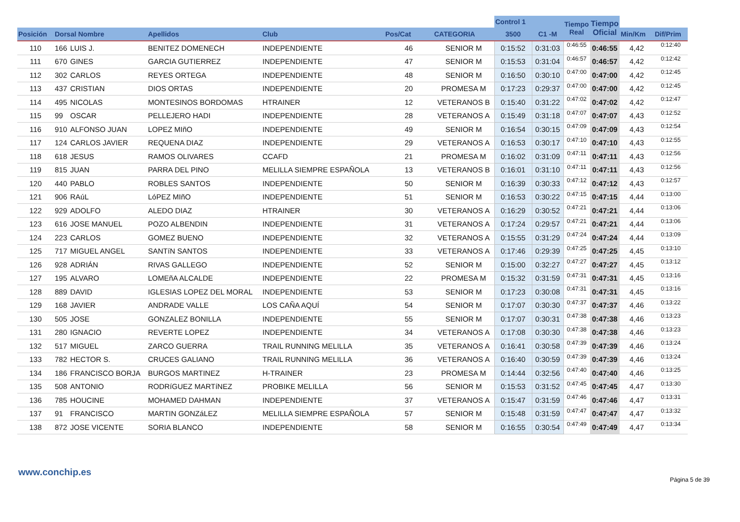| | | | | | | | Control 1 | | Tiempo Real | Tiempo Oficial | | |
| --- | --- | --- | --- | --- | --- | --- | --- | --- | --- | --- | --- | --- |
| Posición | Dorsal Nombre | | Apellidos | Club | Pos/Cat | CATEGORIA | 3500 | C1 -M | | | Min/Km | Dif/Prim |
| 110 | 166 | LUIS J. | BENITEZ DOMENECH | INDEPENDIENTE | 46 | SENIOR M | 0:15:52 | 0:31:03 | 0:46:55 | 0:46:55 | 4,42 | 0:12:40 |
| 111 | 670 | GINES | GARCIA GUTIERREZ | INDEPENDIENTE | 47 | SENIOR M | 0:15:53 | 0:31:04 | 0:46:57 | 0:46:57 | 4,42 | 0:12:42 |
| 112 | 302 | CARLOS | REYES ORTEGA | INDEPENDIENTE | 48 | SENIOR M | 0:16:50 | 0:30:10 | 0:47:00 | 0:47:00 | 4,42 | 0:12:45 |
| 113 | 437 | CRISTIAN | DIOS ORTAS | INDEPENDIENTE | 20 | PROMESA M | 0:17:23 | 0:29:37 | 0:47:00 | 0:47:00 | 4,42 | 0:12:45 |
| 114 | 495 | NICOLAS | MONTESINOS BORDOMAS | HTRAINER | 12 | VETERANOS B | 0:15:40 | 0:31:22 | 0:47:02 | 0:47:02 | 4,42 | 0:12:47 |
| 115 | 99 | OSCAR | PELLEJERO HADI | INDEPENDIENTE | 28 | VETERANOS A | 0:15:49 | 0:31:18 | 0:47:07 | 0:47:07 | 4,43 | 0:12:52 |
| 116 | 910 | ALFONSO JUAN | LOPEZ MIñO | INDEPENDIENTE | 49 | SENIOR M | 0:16:54 | 0:30:15 | 0:47:09 | 0:47:09 | 4,43 | 0:12:54 |
| 117 | 124 | CARLOS JAVIER | REQUENA DIAZ | INDEPENDIENTE | 29 | VETERANOS A | 0:16:53 | 0:30:17 | 0:47:10 | 0:47:10 | 4,43 | 0:12:55 |
| 118 | 618 | JESUS | RAMOS OLIVARES | CCAFD | 21 | PROMESA M | 0:16:02 | 0:31:09 | 0:47:11 | 0:47:11 | 4,43 | 0:12:56 |
| 119 | 815 | JUAN | PARRA DEL PINO | MELILLA SIEMPRE ESPAÑOLA | 13 | VETERANOS B | 0:16:01 | 0:31:10 | 0:47:11 | 0:47:11 | 4,43 | 0:12:56 |
| 120 | 440 | PABLO | ROBLES SANTOS | INDEPENDIENTE | 50 | SENIOR M | 0:16:39 | 0:30:33 | 0:47:12 | 0:47:12 | 4,43 | 0:12:57 |
| 121 | 906 | RAúL | LóPEZ MIñO | INDEPENDIENTE | 51 | SENIOR M | 0:16:53 | 0:30:22 | 0:47:15 | 0:47:15 | 4,44 | 0:13:00 |
| 122 | 929 | ADOLFO | ALEDO DIAZ | HTRAINER | 30 | VETERANOS A | 0:16:29 | 0:30:52 | 0:47:21 | 0:47:21 | 4,44 | 0:13:06 |
| 123 | 616 | JOSE MANUEL | POZO ALBENDIN | INDEPENDIENTE | 31 | VETERANOS A | 0:17:24 | 0:29:57 | 0:47:21 | 0:47:21 | 4,44 | 0:13:06 |
| 124 | 223 | CARLOS | GOMEZ BUENO | INDEPENDIENTE | 32 | VETERANOS A | 0:15:55 | 0:31:29 | 0:47:24 | 0:47:24 | 4,44 | 0:13:09 |
| 125 | 717 | MIGUEL ANGEL | SANTíN SANTOS | INDEPENDIENTE | 33 | VETERANOS A | 0:17:46 | 0:29:39 | 0:47:25 | 0:47:25 | 4,45 | 0:13:10 |
| 126 | 928 | ADRIÁN | RIVAS GALLEGO | INDEPENDIENTE | 52 | SENIOR M | 0:15:00 | 0:32:27 | 0:47:27 | 0:47:27 | 4,45 | 0:13:12 |
| 127 | 195 | ALVARO | LOMEñA ALCALDE | INDEPENDIENTE | 22 | PROMESA M | 0:15:32 | 0:31:59 | 0:47:31 | 0:47:31 | 4,45 | 0:13:16 |
| 128 | 889 | DAVID | IGLESIAS LOPEZ DEL MORAL | INDEPENDIENTE | 53 | SENIOR M | 0:17:23 | 0:30:08 | 0:47:31 | 0:47:31 | 4,45 | 0:13:16 |
| 129 | 168 | JAVIER | ANDRADE VALLE | LOS CAÑA AQUÍ | 54 | SENIOR M | 0:17:07 | 0:30:30 | 0:47:37 | 0:47:37 | 4,46 | 0:13:22 |
| 130 | 505 | JOSE | GONZALEZ BONILLA | INDEPENDIENTE | 55 | SENIOR M | 0:17:07 | 0:30:31 | 0:47:38 | 0:47:38 | 4,46 | 0:13:23 |
| 131 | 280 | IGNACIO | REVERTE LOPEZ | INDEPENDIENTE | 34 | VETERANOS A | 0:17:08 | 0:30:30 | 0:47:38 | 0:47:38 | 4,46 | 0:13:23 |
| 132 | 517 | MIGUEL | ZARCO GUERRA | TRAIL RUNNING MELILLA | 35 | VETERANOS A | 0:16:41 | 0:30:58 | 0:47:39 | 0:47:39 | 4,46 | 0:13:24 |
| 133 | 782 | HECTOR S. | CRUCES GALIANO | TRAIL RUNNING MELILLA | 36 | VETERANOS A | 0:16:40 | 0:30:59 | 0:47:39 | 0:47:39 | 4,46 | 0:13:24 |
| 134 | 186 | FRANCISCO BORJA | BURGOS MARTINEZ | H-TRAINER | 23 | PROMESA M | 0:14:44 | 0:32:56 | 0:47:40 | 0:47:40 | 4,46 | 0:13:25 |
| 135 | 508 | ANTONIO | RODRíGUEZ MARTíNEZ | PROBIKE MELILLA | 56 | SENIOR M | 0:15:53 | 0:31:52 | 0:47:45 | 0:47:45 | 4,47 | 0:13:30 |
| 136 | 785 | HOUCINE | MOHAMED DAHMAN | INDEPENDIENTE | 37 | VETERANOS A | 0:15:47 | 0:31:59 | 0:47:46 | 0:47:46 | 4,47 | 0:13:31 |
| 137 | 91 | FRANCISCO | MARTIN GONZáLEZ | MELILLA SIEMPRE ESPAÑOLA | 57 | SENIOR M | 0:15:48 | 0:31:59 | 0:47:47 | 0:47:47 | 4,47 | 0:13:32 |
| 138 | 872 | JOSE VICENTE | SORIA BLANCO | INDEPENDIENTE | 58 | SENIOR M | 0:16:55 | 0:30:54 | 0:47:49 | 0:47:49 | 4,47 | 0:13:34 |
www.conchip.es
Página 5 de 39